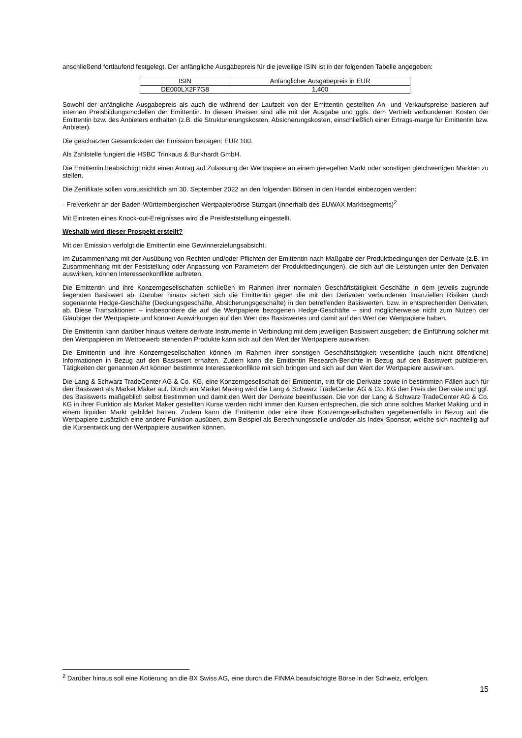anschließend fortlaufend festgelegt. Der anfängliche Ausgabepreis für die jeweilige ISIN ist in der folgenden Tabelle angegeben:
| ISIN | Anfänglicher Ausgabepreis in EUR |
| DE000LX2F7G8 | 1,400 |
Sowohl der anfängliche Ausgabepreis als auch die während der Laufzeit von der Emittentin gestellten An- und Verkaufspreise basieren auf internen Preisbildungsmodellen der Emittentin. In diesen Preisen sind alle mit der Ausgabe und ggfs. dem Vertrieb verbundenen Kosten der Emittentin bzw. des Anbieters enthalten (z.B. die Strukturierungskosten, Absicherungskosten, einschließlich einer Ertrags-marge für Emittentin bzw. Anbieter).
Die geschätzten Gesamtkosten der Emission betragen: EUR 100.
Als Zahlstelle fungiert die HSBC Trinkaus & Burkhardt GmbH.
Die Emittentin beabsichtigt nicht einen Antrag auf Zulassung der Wertpapiere an einem geregelten Markt oder sonstigen gleichwertigen Märkten zu stellen.
Die Zertifikate sollen voraussichtlich am 30. September 2022 an den folgenden Börsen in den Handel einbezogen werden:
- Freiverkehr an der Baden-Württembergischen Wertpapierbörse Stuttgart (innerhalb des EUWAX Marktsegments)<sup>2</sup>
Mit Eintreten eines Knock-out-Ereignisses wird die Preisfeststellung eingestellt.
Weshalb wird dieser Prospekt erstellt?
Mit der Emission verfolgt die Emittentin eine Gewinnerzielungsabsicht.
Im Zusammenhang mit der Ausübung von Rechten und/oder Pflichten der Emittentin nach Maßgabe der Produktbedingungen der Derivate (z.B. im Zusammenhang mit der Feststellung oder Anpassung von Parametern der Produktbedingungen), die sich auf die Leistungen unter den Derivaten auswirken, können Interessenkonflikte auftreten.
Die Emittentin und ihre Konzerngesellschaften schließen im Rahmen ihrer normalen Geschäftstätigkeit Geschäfte in dem jeweils zugrunde liegenden Basiswert ab. Darüber hinaus sichert sich die Emittentin gegen die mit den Derivaten verbundenen finanziellen Risiken durch sogenannte Hedge-Geschäfte (Deckungsgeschäfte, Absicherungsgeschäfte) in den betreffenden Basiswerten, bzw. in entsprechenden Derivaten, ab. Diese Transaktionen – insbesondere die auf die Wertpapiere bezogenen Hedge-Geschäfte – sind möglicherweise nicht zum Nutzen der Gläubiger der Wertpapiere und können Auswirkungen auf den Wert des Basiswertes und damit auf den Wert der Wertpapiere haben.
Die Emittentin kann darüber hinaus weitere derivate Instrumente in Verbindung mit dem jeweiligen Basiswert ausgeben; die Einführung solcher mit den Wertpapieren im Wettbewerb stehenden Produkte kann sich auf den Wert der Wertpapiere auswirken.
Die Emittentin und ihre Konzerngesellschaften können im Rahmen ihrer sonstigen Geschäftstätigkeit wesentliche (auch nicht öffentliche) Informationen in Bezug auf den Basiswert erhalten. Zudem kann die Emittentin Research-Berichte in Bezug auf den Basiswert publizieren. Tätigkeiten der genannten Art können bestimmte Interessenkonflikte mit sich bringen und sich auf den Wert der Wertpapiere auswirken.
Die Lang & Schwarz TradeCenter AG & Co. KG, eine Konzerngesellschaft der Emittentin, tritt für die Derivate sowie in bestimmten Fällen auch für den Basiswert als Market Maker auf. Durch ein Market Making wird die Lang & Schwarz TradeCenter AG & Co. KG den Preis der Derivate und ggf. des Basiswerts maßgeblich selbst bestimmen und damit den Wert der Derivate beeinflussen. Die von der Lang & Schwarz TradeCenter AG & Co. KG in ihrer Funktion als Market Maker gestellten Kurse werden nicht immer den Kursen entsprechen, die sich ohne solches Market Making und in einem liquiden Markt gebildet hätten. Zudem kann die Emittentin oder eine ihrer Konzerngesellschaften gegebenenfalls in Bezug auf die Wertpapiere zusätzlich eine andere Funktion ausüben, zum Beispiel als Berechnungsstelle und/oder als Index-Sponsor, welche sich nachteilig auf die Kursentwicklung der Wertpapiere auswirken können.
<sup>2</sup> Darüber hinaus soll eine Kotierung an die BX Swiss AG, eine durch die FINMA beaufsichtigte Börse in der Schweiz, erfolgen.
15